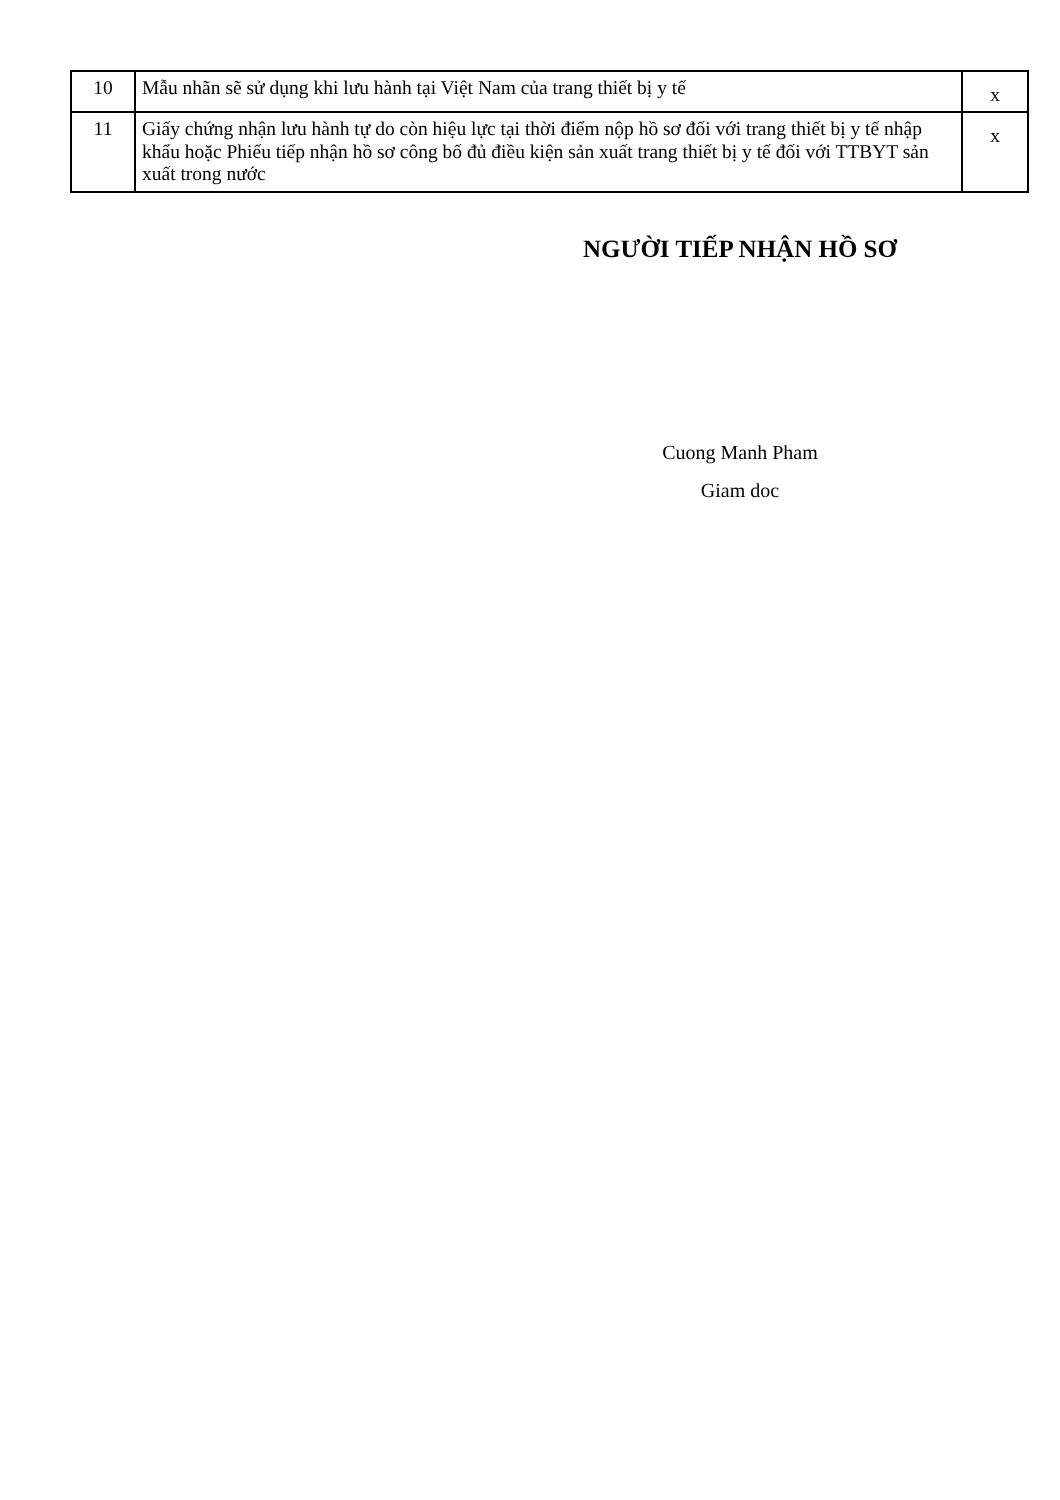| 10 | Mẫu nhãn sẽ sử dụng khi lưu hành tại Việt Nam của trang thiết bị y tế | x |
| 11 | Giấy chứng nhận lưu hành tự do còn hiệu lực tại thời điểm nộp hồ sơ đối với trang thiết bị y tế nhập khẩu hoặc Phiếu tiếp nhận hồ sơ công bố đủ điều kiện sản xuất trang thiết bị y tế đối với TTBYT sản xuất trong nước | x |
NGƯỜI TIẾP NHẬN HỒ SƠ
Cuong Manh Pham
Giam doc